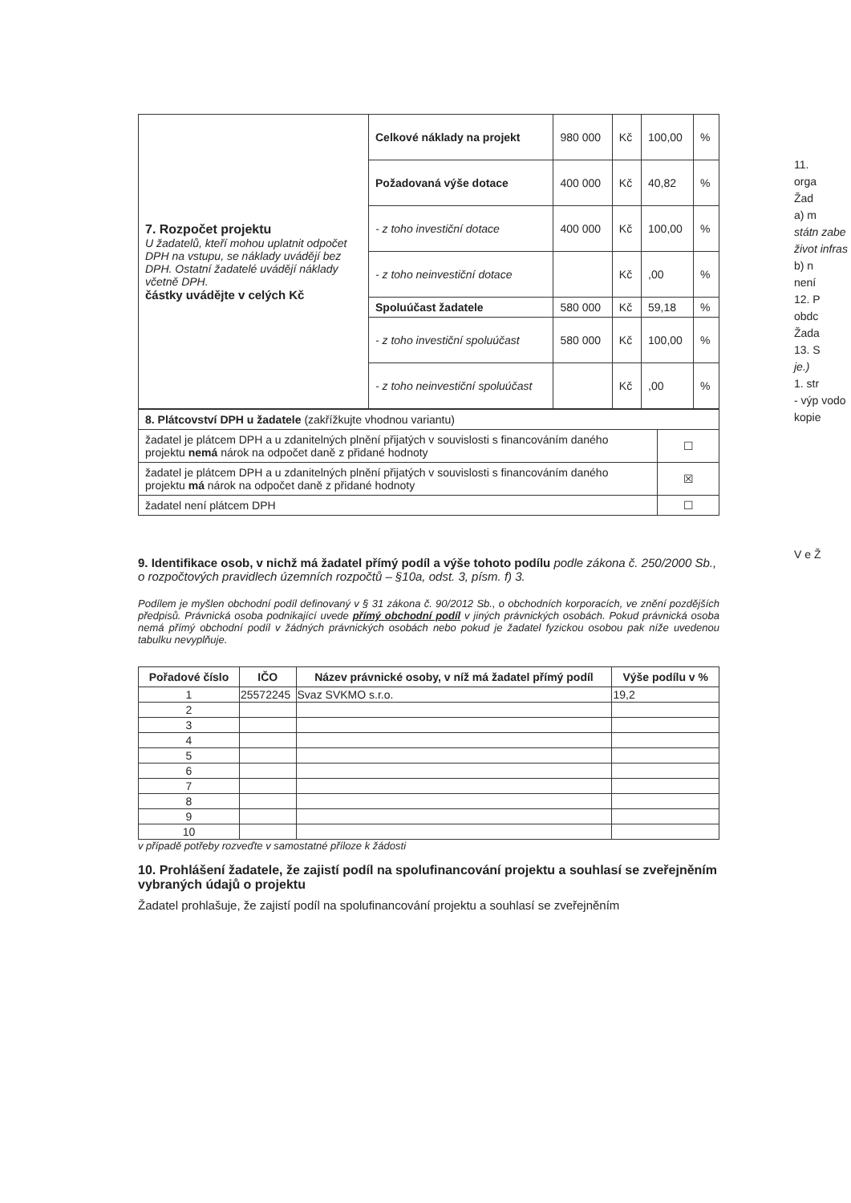| 7. Rozpočet projektu U žadatelů, kteří mohou uplatnit odpočet DPH na vstupu, se náklady uvádějí bez DPH. Ostatní žadatelé uvádějí náklady včetně DPH. částky uvádějte v celých Kč | Celkové náklady na projekt | 980 000 | Kč | 100,00 | % |
| | Požadovaná výše dotace | 400 000 | Kč | 40,82 | % |
| | - z toho investiční dotace | 400 000 | Kč | 100,00 | % |
| | - z toho neinvestiční dotace | | Kč | ,00 | % |
| | Spoluúčast žadatele | 580 000 | Kč | 59,18 | % |
| | - z toho investiční spoluúčast | 580 000 | Kč | 100,00 | % |
| | - z toho neinvestiční spoluúčast | | Kč | ,00 | % |
| 8. Plátcovství DPH u žadatele (zakřížkujte vhodnou variantu) | |
| žadatel je plátcem DPH a u zdanitelných plnění přijatých v souvislosti s financováním daného projektu nemá nárok na odpočet daně z přidané hodnoty | ☐ |
| žadatel je plátcem DPH a u zdanitelných plnění přijatých v souvislosti s financováním daného projektu má nárok na odpočet daně z přidané hodnoty | ☒ |
| žadatel není plátcem DPH | ☐ |
9. Identifikace osob, v nichž má žadatel přímý podíl a výše tohoto podílu podle zákona č. 250/2000 Sb., o rozpočtových pravidlech územních rozpočtů – §10a, odst. 3, písm. f) 3.
Podílem je myšlen obchodní podíl definovaný v § 31 zákona č. 90/2012 Sb., o obchodních korporacích, ve znění pozdějších předpisů. Právnická osoba podnikající uvede přímý obchodní podíl v jiných právnických osobách. Pokud právnická osoba nemá přímý obchodní podíl v žádných právnických osobách nebo pokud je žadatel fyzickou osobou pak níže uvedenou tabulku nevyplňuje.
| Pořadové číslo | IČO | Název právnické osoby, v níž má žadatel přímý podíl | Výše podílu v % |
| --- | --- | --- | --- |
| 1 | 25572245 | Svaz SVKMO s.r.o. | 19,2 |
| 2 | | | |
| 3 | | | |
| 4 | | | |
| 5 | | | |
| 6 | | | |
| 7 | | | |
| 8 | | | |
| 9 | | | |
| 10 | | | |
v případě potřeby rozveďte v samostatné příloze k žádosti
10. Prohlášení žadatele, že zajistí podíl na spolufinancování projektu a souhlasí se zveřejněním vybraných údajů o projektu
Žadatel prohlašuje, že zajistí podíl na spolufinancování projektu a souhlasí se zveřejněním
11.
orga
Žad
a) m
státn zabe život infras
b) n
není
12. P
obdc
Žada
13. S
je.)
1. str
- výp vodo kopie
V e Ž